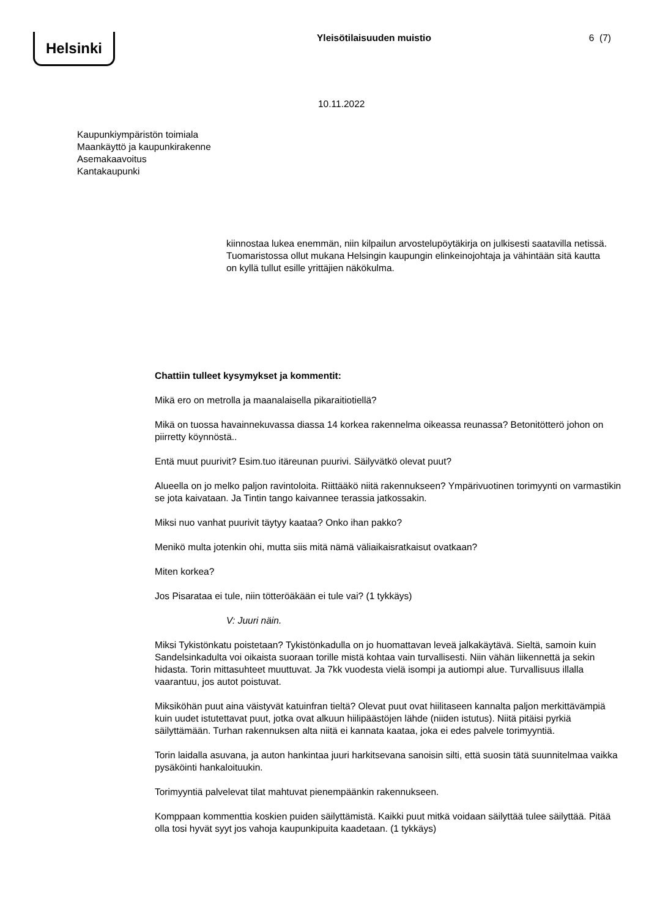Helsinki
Yleisötilaisuuden muistio 6 (7)
10.11.2022
Kaupunkiympäristön toimiala
Maankäyttö ja kaupunkirakenne
Asemakaavoitus
Kantakaupunki
kiinnostaa lukea enemmän, niin kilpailun arvostelupöytäkirja on julkisesti saatavilla netissä. Tuomaristossa ollut mukana Helsingin kaupungin elinkeinojohtaja ja vähintään sitä kautta on kyllä tullut esille yrittäjien näkökulma.
Chattiin tulleet kysymykset ja kommentit:
Mikä ero on metrolla ja maanalaisella pikaraitiotiellä?
Mikä on tuossa havainnekuvassa diassa 14 korkea rakennelma oikeassa reunassa? Betonitötterö johon on piirretty köynnöstä..
Entä muut puurivit? Esim.tuo itäreunan puurivi. Säilyvätkö olevat puut?
Alueella on jo melko paljon ravintoloita. Riittääkö niitä rakennukseen? Ympärivuotinen torimyynti on varmastikin se jota kaivataan. Ja Tintin tango kaivannee terassia jatkossakin.
Miksi nuo vanhat puurivit täytyy kaataa? Onko ihan pakko?
Menikö multa jotenkin ohi, mutta siis mitä nämä väliaikaisratkaisut ovatkaan?
Miten korkea?
Jos Pisarataa ei tule, niin tötteröäkään ei tule vai? (1 tykkäys)
V: Juuri näin.
Miksi Tykistönkatu poistetaan? Tykistönkadulla on jo huomattavan leveä jalkakäytävä. Sieltä, samoin kuin Sandelsinkadulta voi oikaista suoraan torille mistä kohtaa vain turvallisesti. Niin vähän liikennettä ja sekin hidasta. Torin mittasuhteet muuttuvat. Ja 7kk vuodesta vielä isompi ja autiompi alue. Turvallisuus illalla vaarantuu, jos autot poistuvat.
Miksiköhän puut aina väistyvät katuinfran tieltä? Olevat puut ovat hiilitaseen kannalta paljon merkittävämpiä kuin uudet istutettavat puut, jotka ovat alkuun hiilipäästöjen lähde (niiden istutus). Niitä pitäisi pyrkiä säilyttämään. Turhan rakennuksen alta niitä ei kannata kaataa, joka ei edes palvele torimyyntiä.
Torin laidalla asuvana, ja auton hankintaa juuri harkitsevana sanoisin silti, että suosin tätä suunnitelmaa vaikka pysäköinti hankaloituukin.
Torimyyntiä palvelevat tilat mahtuvat pienempäänkin rakennukseen.
Komppaan kommenttia koskien puiden säilyttämistä. Kaikki puut mitkä voidaan säilyttää tulee säilyttää. Pitää olla tosi hyvät syyt jos vahoja kaupunkipuita kaadetaan. (1 tykkäys)